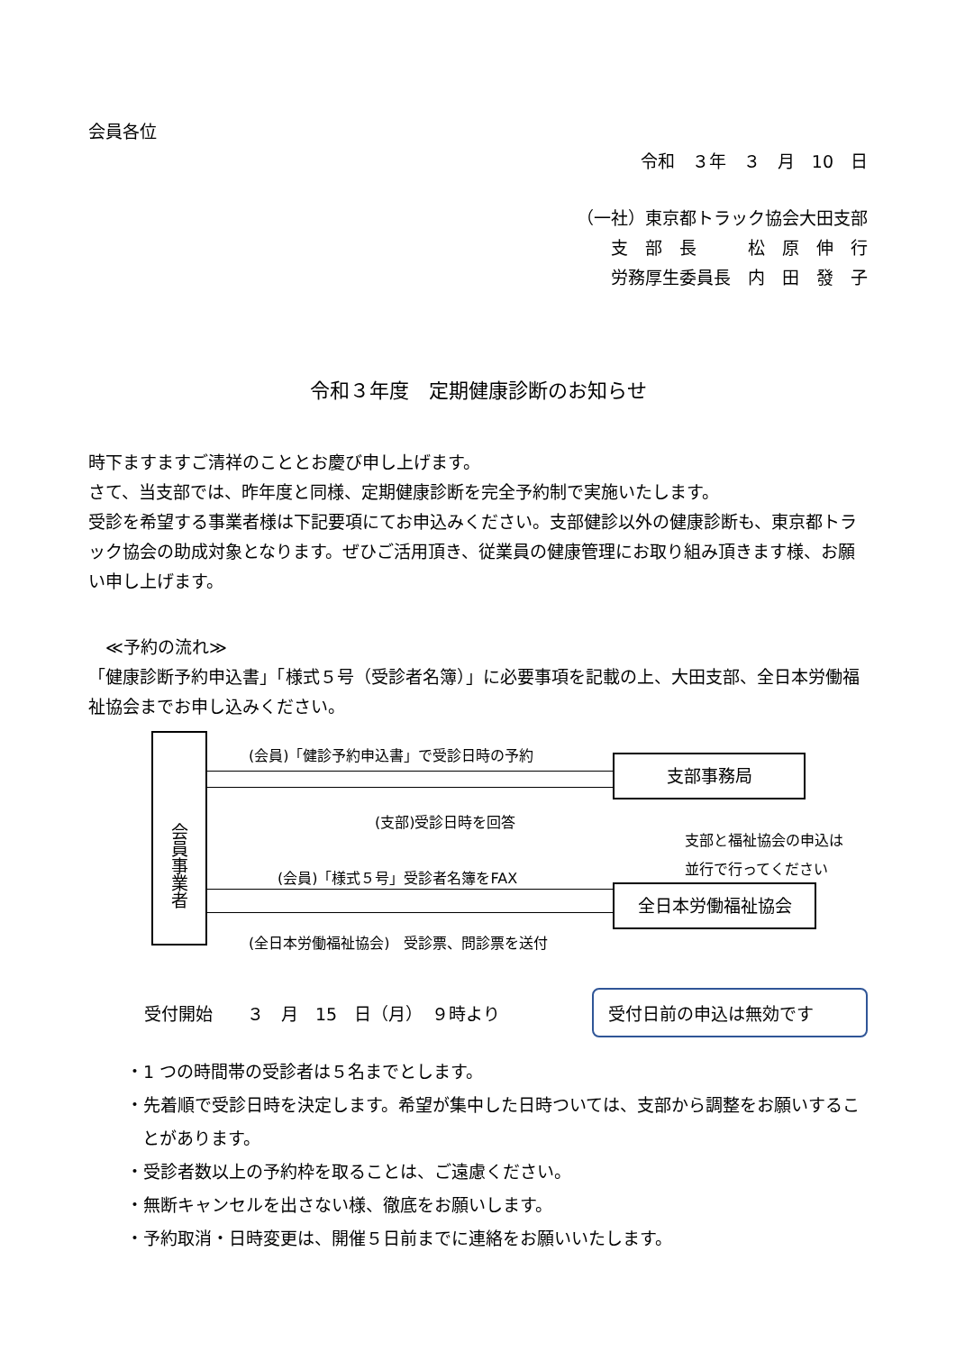会員各位
令和　３年　３　月　10　日
（一社）東京都トラック協会大田支部
支　部　長　　　松　原　伸　行
労務厚生委員長　内　田　發　子
令和３年度　定期健康診断のお知らせ
時下ますますご清祥のこととお慶び申し上げます。
さて、当支部では、昨年度と同様、定期健康診断を完全予約制で実施いたします。
受診を希望する事業者様は下記要項にてお申込みください。支部健診以外の健康診断も、東京都トラック協会の助成対象となります。ぜひご活用頂き、従業員の健康管理にお取り組み頂きます様、お願い申し上げます。
　≪予約の流れ≫
「健康診断予約申込書」「様式５号（受診者名簿）」に必要事項を記載の上、大田支部、全日本労働福祉協会までお申し込みください。
会員事業者
(会員)「健診予約申込書」で受診日時の予約
支部事務局
(支部)受診日時を回答
支部と福祉協会の申込は
並行で行ってください
(会員)「様式５号」受診者名簿をFAX
全日本労働福祉協会
(全日本労働福祉協会)　受診票、問診票を送付
受付開始　　３　月　15　日（月）　９時より
受付日前の申込は無効です
・1 つの時間帯の受診者は５名までとします。
・先着順で受診日時を決定します。希望が集中した日時ついては、支部から調整をお願いすることがあります。
・受診者数以上の予約枠を取ることは、ご遠慮ください。
・無断キャンセルを出さない様、徹底をお願いします。
・予約取消・日時変更は、開催５日前までに連絡をお願いいたします。